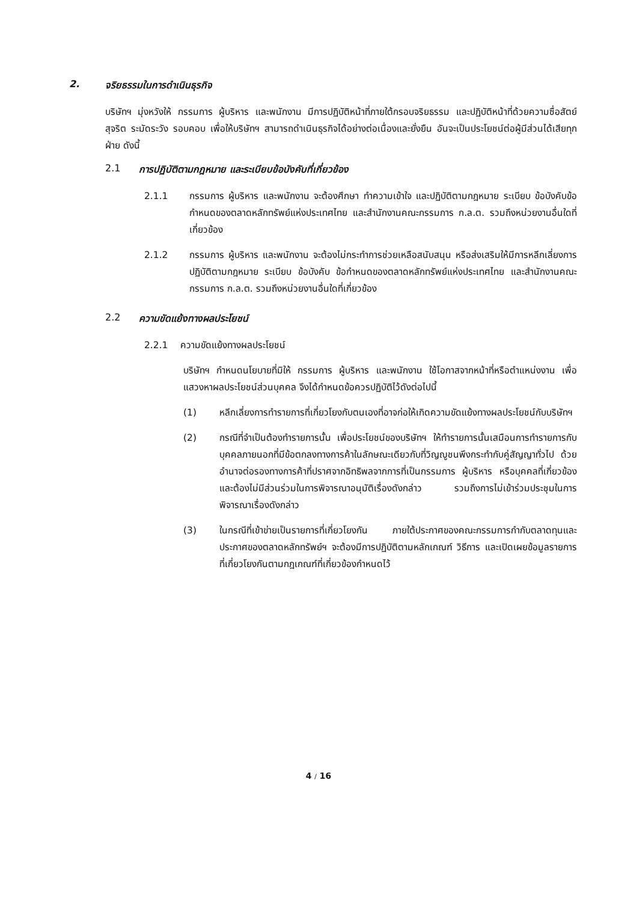2. จริยธรรมในการดำเนินธุรกิจ
บริษัทฯ มุ่งหวังให้ กรรมการ ผู้บริหาร และพนักงาน มีการปฏิบัติหน้าที่ภายใต้กรอบจริยธรรม และปฏิบัติหน้าที่ด้วยความซื่อสัตย์ สุจริต ระมัดระวัง รอบคอบ เพื่อให้บริษัทฯ สามารถดำเนินธุรกิจได้อย่างต่อเนื่องและยั่งยืน อันจะเป็นประโยชน์ต่อผู้มีส่วนได้เสียทุกฝ่าย ดังนี้
2.1 การปฏิบัติตามกฎหมาย และระเบียบข้อบังคับที่เกี่ยวข้อง
2.1.1 กรรมการ ผู้บริหาร และพนักงาน จะต้องศึกษา ทำความเข้าใจ และปฏิบัติตามกฎหมาย ระเบียบ ข้อบังคับข้อกำหนดของตลาดหลักทรัพย์แห่งประเทศไทย และสำนักงานคณะกรรมการ ก.ล.ต. รวมถึงหน่วยงานอื่นใดที่เกี่ยวข้อง
2.1.2 กรรมการ ผู้บริหาร และพนักงาน จะต้องไม่กระทำการช่วยเหลือสนับสนุน หรือส่งเสริมให้มีการหลีกเลี่ยงการปฏิบัติตามกฎหมาย ระเบียบ ข้อบังคับ ข้อกำหนดของตลาดหลักทรัพย์แห่งประเทศไทย และสำนักงานคณะกรรมการ ก.ล.ต. รวมถึงหน่วยงานอื่นใดที่เกี่ยวข้อง
2.2 ความขัดแย้งทางผลประโยชน์
2.2.1 ความขัดแย้งทางผลประโยชน์
บริษัทฯ กำหนดนโยบายที่มิให้ กรรมการ ผู้บริหาร และพนักงาน ใช้โอกาสจากหน้าที่หรือตำแหน่งงาน เพื่อแสวงหาผลประโยชน์ส่วนบุคคล จึงได้กำหนดข้อควรปฏิบัติไว้ดังต่อไปนี้
(1) หลีกเลี่ยงการทำรายการที่เกี่ยวโยงกับตนเองที่อาจก่อให้เกิดความขัดแย้งทางผลประโยชน์กับบริษัทฯ
(2) กรณีที่จำเป็นต้องทำรายการนั้น เพื่อประโยชน์ของบริษัทฯ ให้ทำรายการนั้นเสมือนการทำรายการกับบุคคลภายนอกที่มีข้อตกลงทางการค้าในลักษณะเดียวกับที่วิญญูชนพึงกระทำกับคู่สัญญาทั่วไป ด้วยอำนาจต่อรองทางการค้าที่ปราศจากอิทธิพลจากการที่เป็นกรรมการ ผู้บริหาร หรือบุคคลที่เกี่ยวข้อง และต้องไม่มีส่วนร่วมในการพิจารณาอนุมัติเรื่องดังกล่าว รวมถึงการไม่เข้าร่วมประชุมในการพิจารณาเรื่องดังกล่าว
(3) ในกรณีที่เข้าข่ายเป็นรายการที่เกี่ยวโยงกัน ภายใต้ประกาศของคณะกรรมการกำกับตลาดทุนและประกาศของตลาดหลักทรัพย์ฯ จะต้องมีการปฏิบัติตามหลักเกณฑ์ วิธีการ และเปิดเผยข้อมูลรายการที่เกี่ยวโยงกันตามกฎเกณฑ์ที่เกี่ยวข้องกำหนดไว้
4 / 16